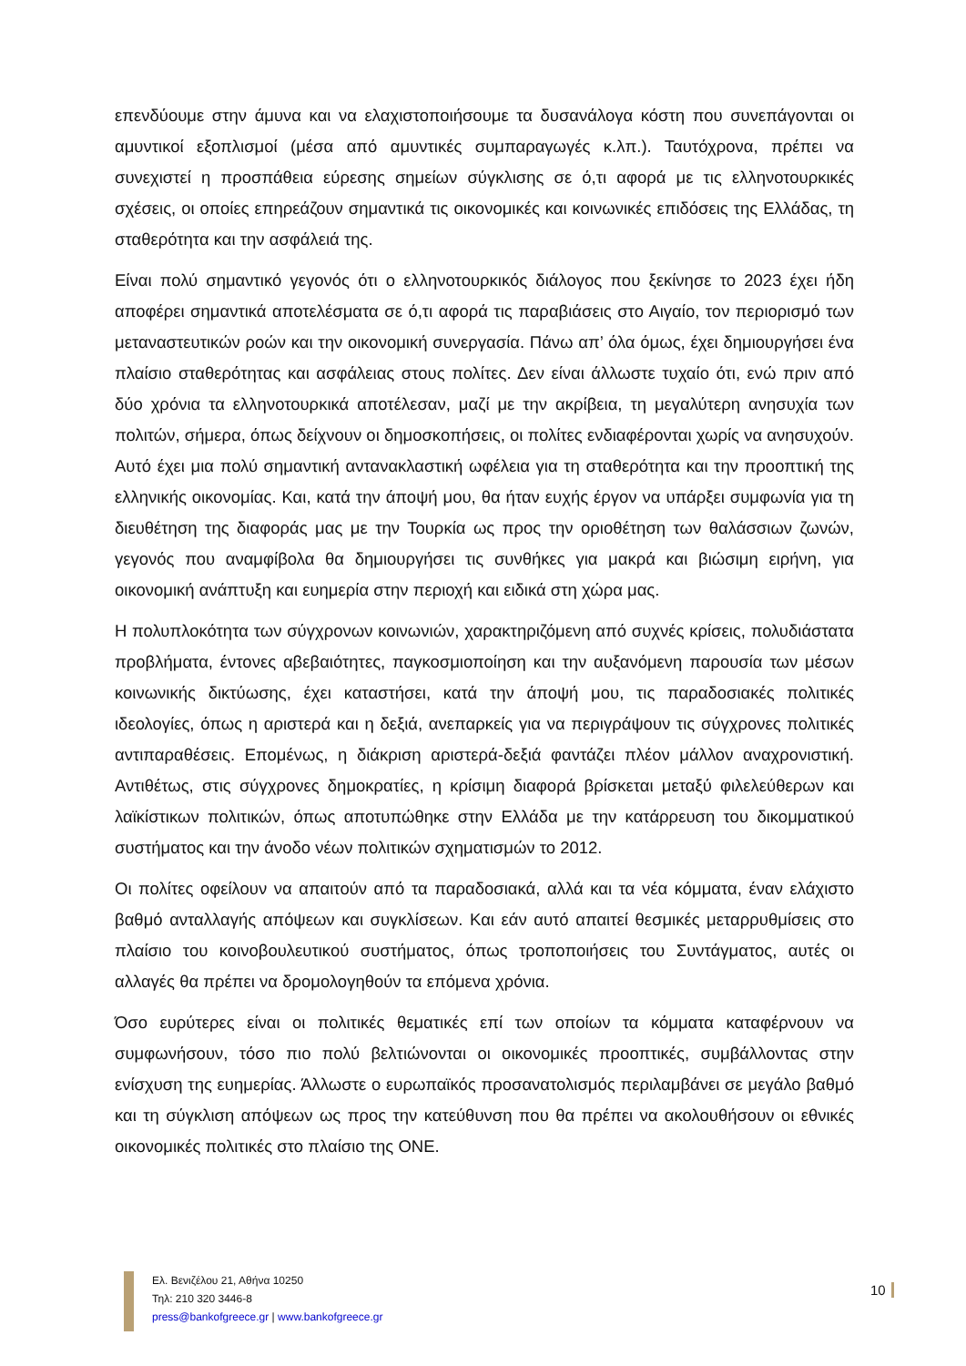επενδύουμε στην άμυνα και να ελαχιστοποιήσουμε τα δυσανάλογα κόστη που συνεπάγονται οι αμυντικοί εξοπλισμοί (μέσα από αμυντικές συμπαραγωγές κ.λπ.). Ταυτόχρονα, πρέπει να συνεχιστεί η προσπάθεια εύρεσης σημείων σύγκλισης σε ό,τι αφορά με τις ελληνοτουρκικές σχέσεις, οι οποίες επηρεάζουν σημαντικά τις οικονομικές και κοινωνικές επιδόσεις της Ελλάδας, τη σταθερότητα και την ασφάλειά της.
Είναι πολύ σημαντικό γεγονός ότι ο ελληνοτουρκικός διάλογος που ξεκίνησε το 2023 έχει ήδη αποφέρει σημαντικά αποτελέσματα σε ό,τι αφορά τις παραβιάσεις στο Αιγαίο, τον περιορισμό των μεταναστευτικών ροών και την οικονομική συνεργασία. Πάνω απ’ όλα όμως, έχει δημιουργήσει ένα πλαίσιο σταθερότητας και ασφάλειας στους πολίτες. Δεν είναι άλλωστε τυχαίο ότι, ενώ πριν από δύο χρόνια τα ελληνοτουρκικά αποτέλεσαν, μαζί με την ακρίβεια, τη μεγαλύτερη ανησυχία των πολιτών, σήμερα, όπως δείχνουν οι δημοσκοπήσεις, οι πολίτες ενδιαφέρονται χωρίς να ανησυχούν. Αυτό έχει μια πολύ σημαντική αντανακλαστική ωφέλεια για τη σταθερότητα και την προοπτική της ελληνικής οικονομίας. Και, κατά την άποψή μου, θα ήταν ευχής έργον να υπάρξει συμφωνία για τη διευθέτηση της διαφοράς μας με την Τουρκία ως προς την οριοθέτηση των θαλάσσιων ζωνών, γεγονός που αναμφίβολα θα δημιουργήσει τις συνθήκες για μακρά και βιώσιμη ειρήνη, για οικονομική ανάπτυξη και ευημερία στην περιοχή και ειδικά στη χώρα μας.
Η πολυπλοκότητα των σύγχρονων κοινωνιών, χαρακτηριζόμενη από συχνές κρίσεις, πολυδιάστατα προβλήματα, έντονες αβεβαιότητες, παγκοσμιοποίηση και την αυξανόμενη παρουσία των μέσων κοινωνικής δικτύωσης, έχει καταστήσει, κατά την άποψή μου, τις παραδοσιακές πολιτικές ιδεολογίες, όπως η αριστερά και η δεξιά, ανεπαρκείς για να περιγράψουν τις σύγχρονες πολιτικές αντιπαραθέσεις. Επομένως, η διάκριση αριστερά-δεξιά φαντάζει πλέον μάλλον αναχρονιστική. Αντιθέτως, στις σύγχρονες δημοκρατίες, η κρίσιμη διαφορά βρίσκεται μεταξύ φιλελεύθερων και λαϊκίστικων πολιτικών, όπως αποτυπώθηκε στην Ελλάδα με την κατάρρευση του δικομματικού συστήματος και την άνοδο νέων πολιτικών σχηματισμών το 2012.
Οι πολίτες οφείλουν να απαιτούν από τα παραδοσιακά, αλλά και τα νέα κόμματα, έναν ελάχιστο βαθμό ανταλλαγής απόψεων και συγκλίσεων. Και εάν αυτό απαιτεί θεσμικές μεταρρυθμίσεις στο πλαίσιο του κοινοβουλευτικού συστήματος, όπως τροποποιήσεις του Συντάγματος, αυτές οι αλλαγές θα πρέπει να δρομολογηθούν τα επόμενα χρόνια.
Όσο ευρύτερες είναι οι πολιτικές θεματικές επί των οποίων τα κόμματα καταφέρνουν να συμφωνήσουν, τόσο πιο πολύ βελτιώνονται οι οικονομικές προοπτικές, συμβάλλοντας στην ενίσχυση της ευημερίας. Άλλωστε ο ευρωπαϊκός προσανατολισμός περιλαμβάνει σε μεγάλο βαθμό και τη σύγκλιση απόψεων ως προς την κατεύθυνση που θα πρέπει να ακολουθήσουν οι εθνικές οικονομικές πολιτικές στο πλαίσιο της ΟΝΕ.
Ελ. Βενιζέλου 21, Αθήνα 10250
Τηλ: 210 320 3446-8
press@bankofgreece.gr | www.bankofgreece.gr
10